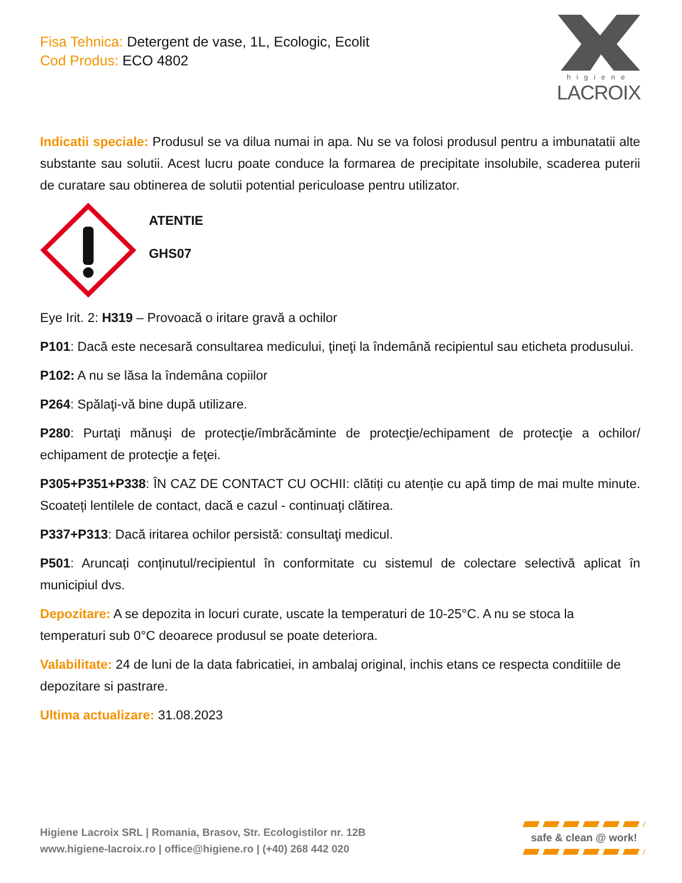Fisa Tehnica: Detergent de vase, 1L, Ecologic, Ecolit
Cod Produs: ECO 4802
higiene
LACROIX
Indicatii speciale: Produsul se va dilua numai in apa. Nu se va folosi produsul pentru a imbunatatii alte substante sau solutii. Acest lucru poate conduce la formarea de precipitate insolubile, scaderea puterii de curatare sau obtinerea de solutii potential periculoase pentru utilizator.
ATENTIE
GHS07
Eye Irit. 2: H319 – Provoacă o iritare gravă a ochilor
P101: Dacă este necesară consultarea medicului, ţineţi la îndemână recipientul sau eticheta produsului.
P102: A nu se lăsa la îndemâna copiilor
P264: Spălaţi-vă bine după utilizare.
P280: Purtaţi mănuşi de protecţie/îmbrăcăminte de protecţie/echipament de protecţie a ochilor/ echipament de protecţie a feţei.
P305+P351+P338: ÎN CAZ DE CONTACT CU OCHII: clătiți cu atenție cu apă timp de mai multe minute. Scoateți lentilele de contact, dacă e cazul - continuaţi clătirea.
P337+P313: Dacă iritarea ochilor persistă: consultaţi medicul.
P501: Aruncați conținutul/recipientul în conformitate cu sistemul de colectare selectivă aplicat în municipiul dvs.
Depozitare: A se depozita in locuri curate, uscate la temperaturi de 10-25°C. A nu se stoca la temperaturi sub 0°C deoarece produsul se poate deteriora.
Valabilitate: 24 de luni de la data fabricatiei, in ambalaj original, inchis etans ce respecta conditiile de depozitare si pastrare.
Ultima actualizare: 31.08.2023
Higiene Lacroix SRL | Romania, Brasov, Str. Ecologistilor nr. 12B
www.higiene-lacroix.ro | office@higiene.ro | (+40) 268 442 020
safe & clean @ work!